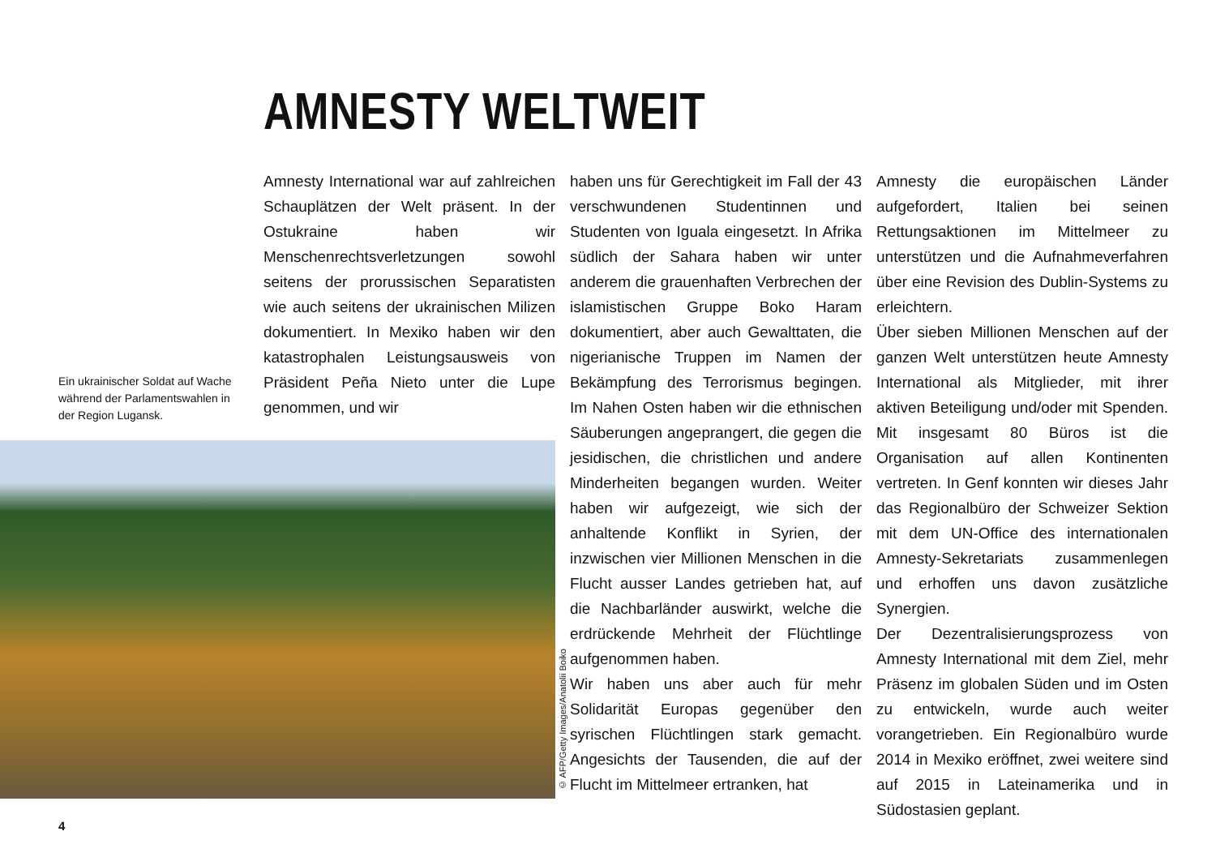AMNESTY WELTWEIT
Ein ukrainischer Soldat auf Wache während der Parlamentswahlen in der Region Lugansk.
Amnesty International war auf zahlreichen Schauplätzen der Welt präsent. In der Ostukraine haben wir Menschenrechtsverletzungen sowohl seitens der prorussischen Separatisten wie auch seitens der ukrainischen Milizen dokumentiert. In Mexiko haben wir den katastrophalen Leistungsausweis von Präsident Peña Nieto unter die Lupe genommen, und wir
haben uns für Gerechtigkeit im Fall der 43 verschwundenen Studentinnen und Studenten von Iguala eingesetzt. In Afrika südlich der Sahara haben wir unter anderem die grauenhaften Verbrechen der islamistischen Gruppe Boko Haram dokumentiert, aber auch Gewalttaten, die nigerianische Truppen im Namen der Bekämpfung des Terrorismus begingen. Im Nahen Osten haben wir die ethnischen Säuberungen angeprangert, die gegen die jesidischen, die christlichen und andere Minderheiten begangen wurden. Weiter haben wir aufgezeigt, wie sich der anhaltende Konflikt in Syrien, der inzwischen vier Millionen Menschen in die Flucht ausser Landes getrieben hat, auf die Nachbarländer auswirkt, welche die erdrückende Mehrheit der Flüchtlinge aufgenommen haben.
Wir haben uns aber auch für mehr Solidarität Europas gegenüber den syrischen Flüchtlingen stark gemacht. Angesichts der Tausenden, die auf der Flucht im Mittelmeer ertranken, hat
Amnesty die europäischen Länder aufgefordert, Italien bei seinen Rettungsaktionen im Mittelmeer zu unterstützen und die Aufnahmeverfahren über eine Revision des Dublin-Systems zu erleichtern.
Über sieben Millionen Menschen auf der ganzen Welt unterstützen heute Amnesty International als Mitglieder, mit ihrer aktiven Beteiligung und/oder mit Spenden. Mit insgesamt 80 Büros ist die Organisation auf allen Kontinenten vertreten. In Genf konnten wir dieses Jahr das Regionalbüro der Schweizer Sektion mit dem UN-Office des internationalen Amnesty-Sekretariats zusammenlegen und erhoffen uns davon zusätzliche Synergien.
Der Dezentralisierungsprozess von Amnesty International mit dem Ziel, mehr Präsenz im globalen Süden und im Osten zu entwickeln, wurde auch weiter vorangetrieben. Ein Regionalbüro wurde 2014 in Mexiko eröffnet, zwei weitere sind auf 2015 in Lateinamerika und in Südostasien geplant.
© AFP/Getty Images/Anatolii Boiko
4